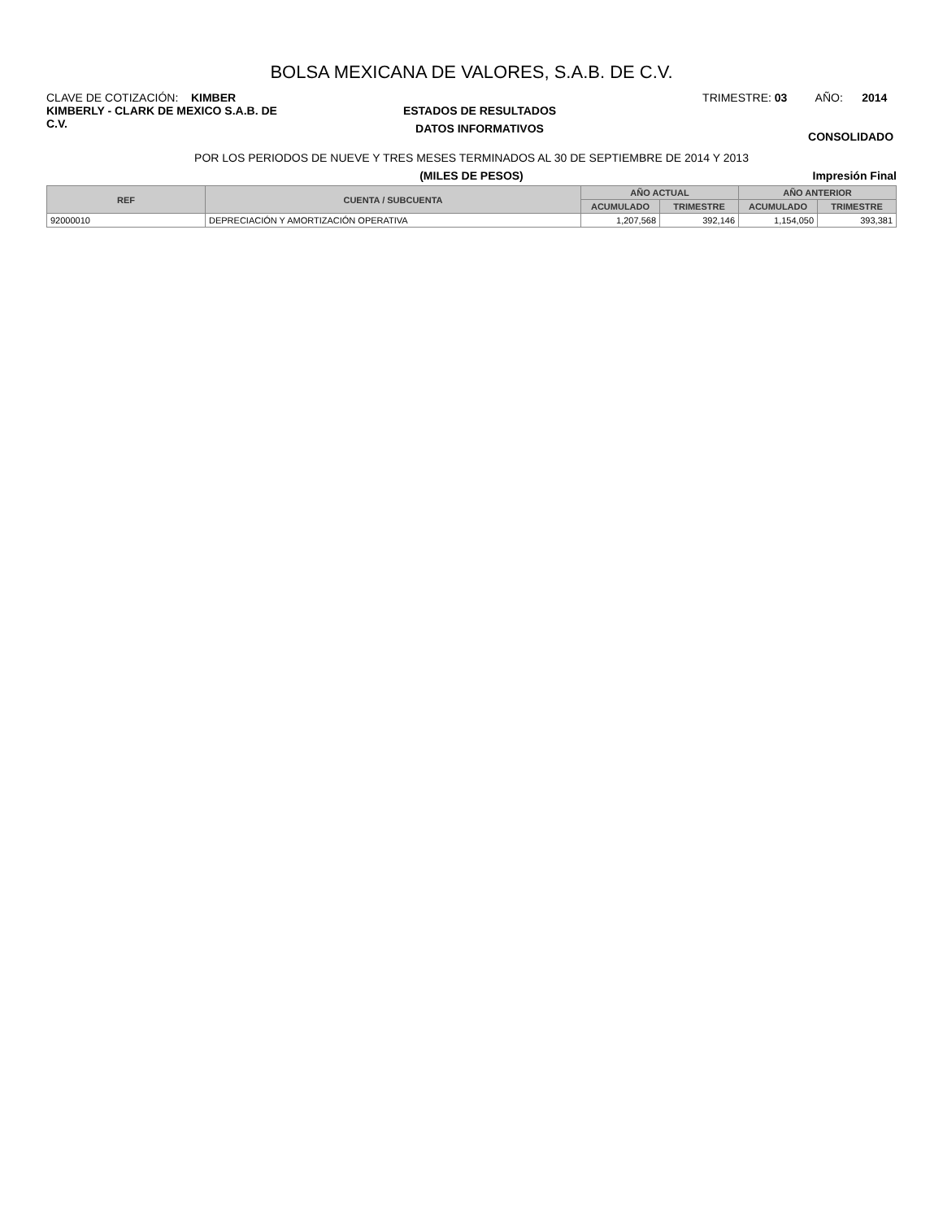BOLSA MEXICANA DE VALORES, S.A.B. DE C.V.
CLAVE DE COTIZACIÓN: KIMBER
KIMBERLY - CLARK DE MEXICO S.A.B. DE C.V.
ESTADOS DE RESULTADOS
DATOS INFORMATIVOS
TRIMESTRE: 03 AÑO: 2014
CONSOLIDADO
POR LOS PERIODOS DE NUEVE Y TRES MESES TERMINADOS AL 30 DE SEPTIEMBRE DE 2014 Y 2013
(MILES DE PESOS) Impresión Final
| REF | CUENTA / SUBCUENTA | AÑO ACTUAL | | AÑO ANTERIOR | |
| --- | --- | --- | --- | --- | --- |
| | | ACUMULADO | TRIMESTRE | ACUMULADO | TRIMESTRE |
| 92000010 | DEPRECIACIÓN Y AMORTIZACIÓN OPERATIVA | 1,207,568 | 392,146 | 1,154,050 | 393,381 |